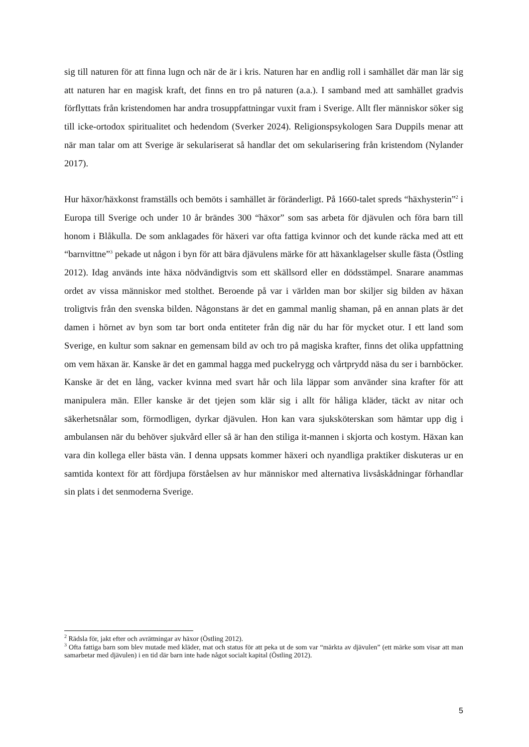sig till naturen för att finna lugn och när de är i kris. Naturen har en andlig roll i samhället där man lär sig att naturen har en magisk kraft, det finns en tro på naturen (a.a.). I samband med att samhället gradvis förflyttats från kristendomen har andra trosuppfattningar vuxit fram i Sverige. Allt fler människor söker sig till icke-ortodox spiritualitet och hedendom (Sverker 2024). Religionspsykologen Sara Duppils menar att när man talar om att Sverige är sekulariserat så handlar det om sekularisering från kristendom (Nylander 2017).
Hur häxor/häxkonst framställs och bemöts i samhället är föränderligt. På 1660-talet spreds “häxhysterin”<sup>2</sup> i Europa till Sverige och under 10 år brändes 300 “häxor” som sas arbeta för djävulen och föra barn till honom i Blåkulla. De som anklagades för häxeri var ofta fattiga kvinnor och det kunde räcka med att ett “barnvittne”<sup>3</sup> pekade ut någon i byn för att bära djävulens märke för att häxanklagelser skulle fästa (Östling 2012). Idag används inte häxa nödvändigtvis som ett skällsord eller en dödsstämpel. Snarare anammas ordet av vissa människor med stolthet. Beroende på var i världen man bor skiljer sig bilden av häxan troligtvis från den svenska bilden. Någonstans är det en gammal manlig shaman, på en annan plats är det damen i hörnet av byn som tar bort onda entiteter från dig när du har för mycket otur. I ett land som Sverige, en kultur som saknar en gemensam bild av och tro på magiska krafter, finns det olika uppfattning om vem häxan är. Kanske är det en gammal hagga med puckelrygg och vårtprydd näsa du ser i barnböcker. Kanske är det en lång, vacker kvinna med svart hår och lila läppar som använder sina krafter för att manipulera män. Eller kanske är det tjejen som klär sig i allt för håliga kläder, täckt av nitar och säkerhetsnålar som, förmodligen, dyrkar djävulen. Hon kan vara sjuksköterskan som hämtar upp dig i ambulansen när du behöver sjukvård eller så är han den stiliga it-mannen i skjorta och kostym. Häxan kan vara din kollega eller bästa vän. I denna uppsats kommer häxeri och nyandliga praktiker diskuteras ur en samtida kontext för att fördjupa förståelsen av hur människor med alternativa livsåskådningar förhandlar sin plats i det senmoderna Sverige.
<sup>2</sup> Rädsla för, jakt efter och avrättningar av häxor (Östling 2012).
<sup>3</sup> Ofta fattiga barn som blev mutade med kläder, mat och status för att peka ut de som var “märkta av djävulen” (ett märke som visar att man samarbetar med djävulen) i en tid där barn inte hade något socialt kapital (Östling 2012).
5